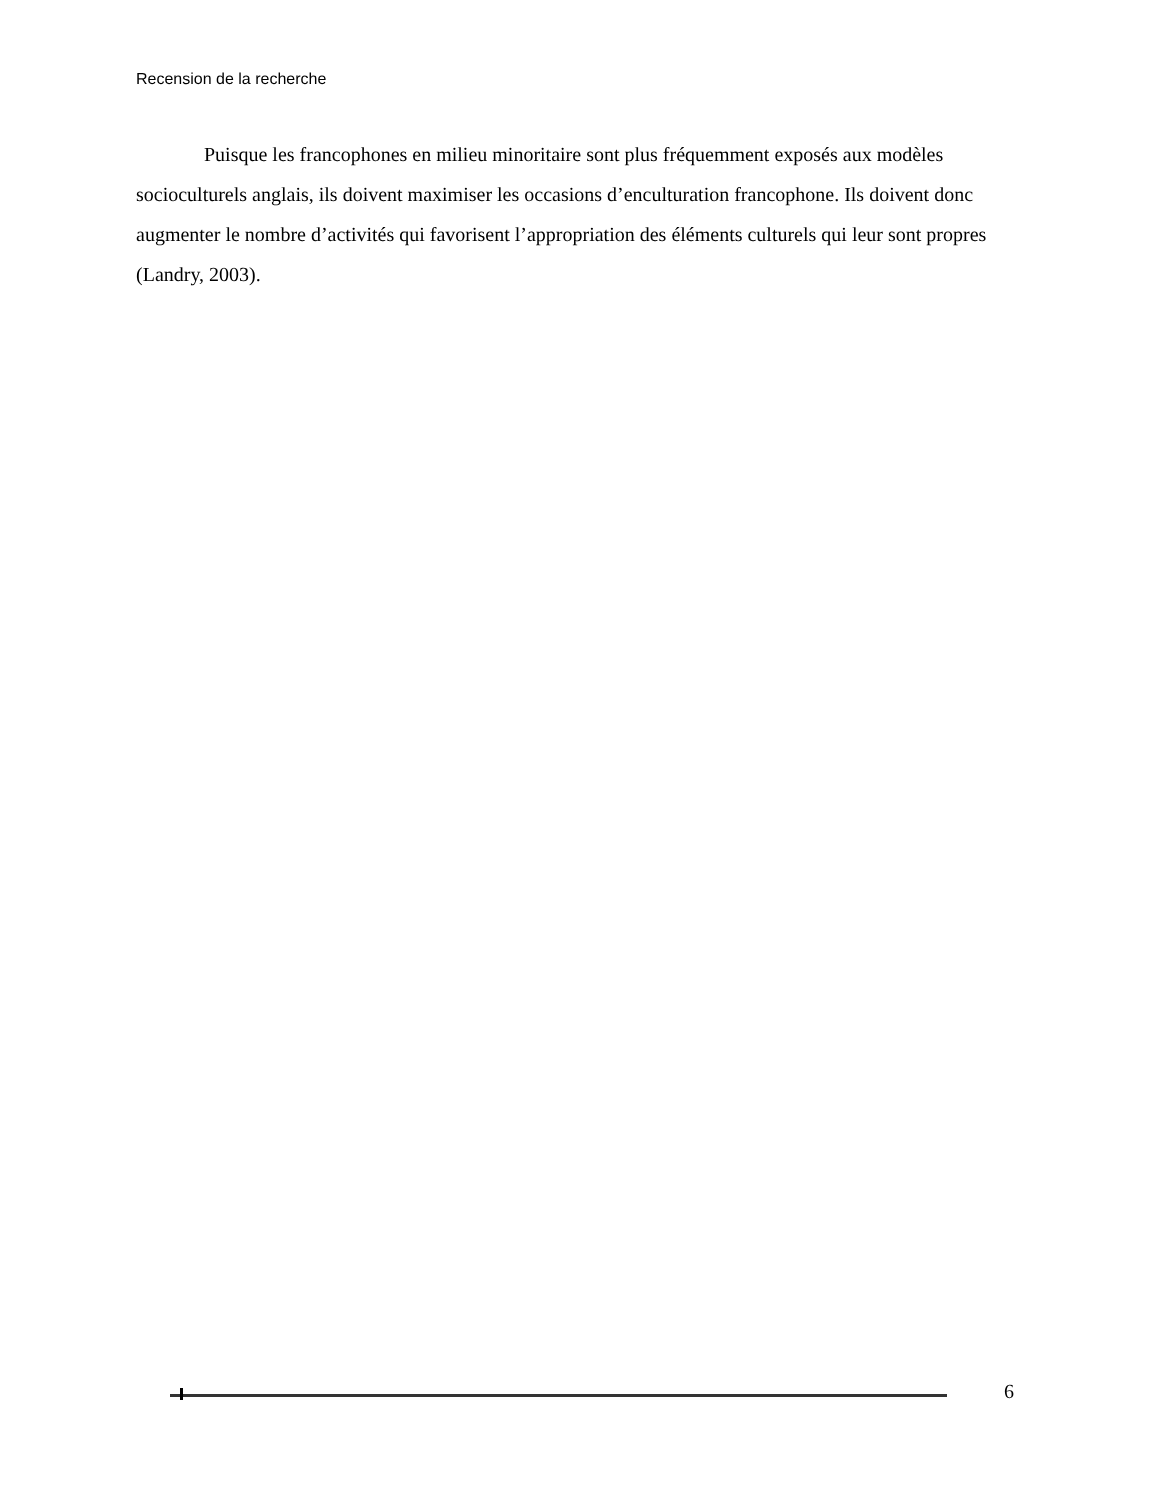Recension de la recherche
Puisque les francophones en milieu minoritaire sont plus fréquemment exposés aux modèles socioculturels anglais, ils doivent maximiser les occasions d’enculturation francophone. Ils doivent donc augmenter le nombre d’activités qui favorisent l’appropriation des éléments culturels qui leur sont propres (Landry, 2003).
6